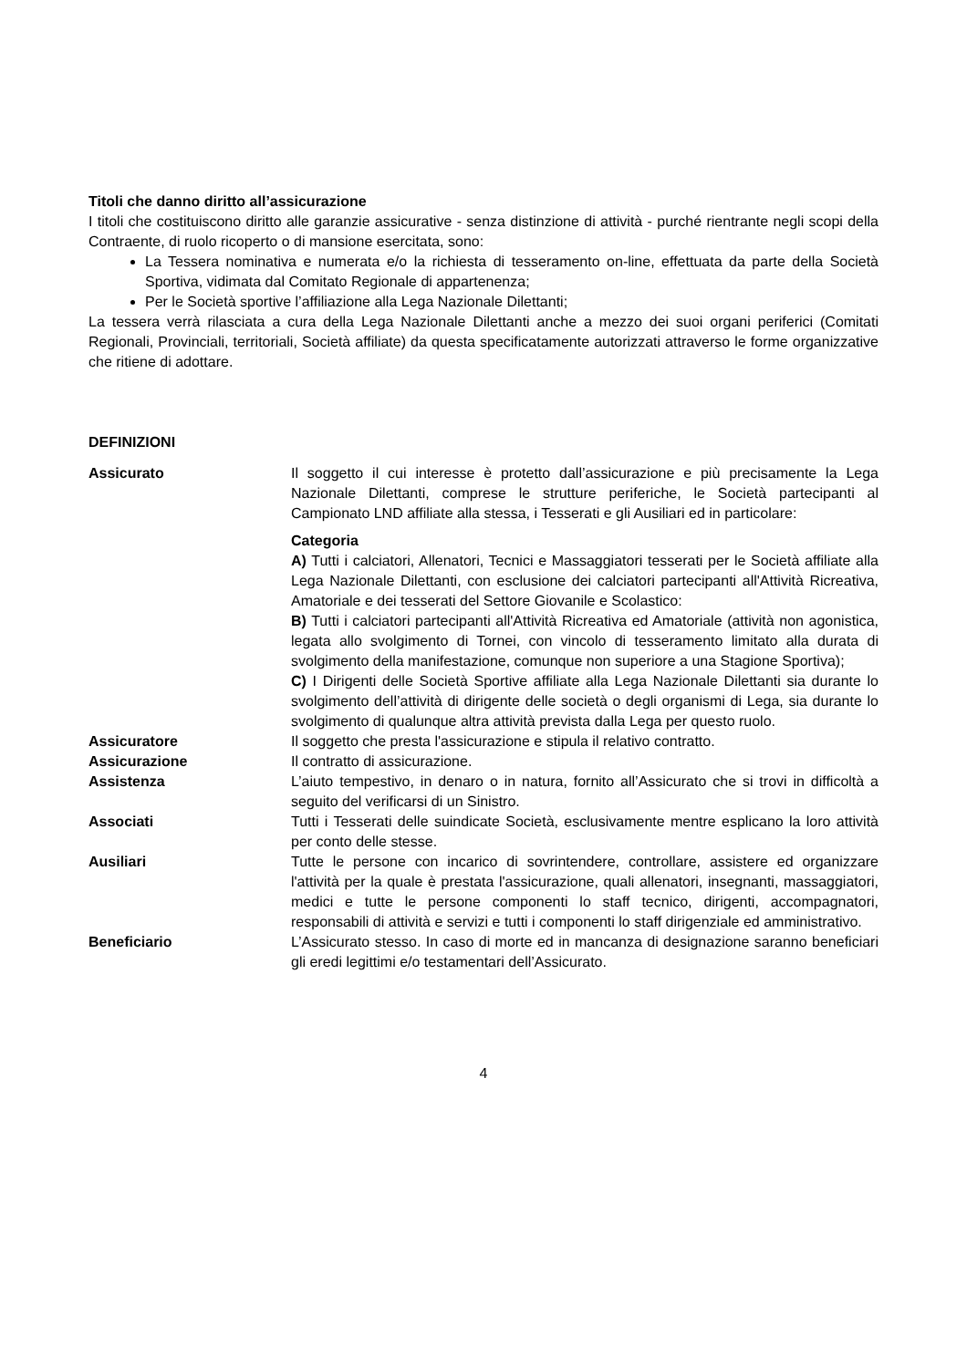Titoli che danno diritto all’assicurazione
I titoli che costituiscono diritto alle garanzie assicurative - senza distinzione di attività - purché rientrante negli scopi della Contraente, di ruolo ricoperto o di mansione esercitata, sono:
La Tessera nominativa e numerata e/o la richiesta di tesseramento on-line, effettuata da parte della Società Sportiva, vidimata dal Comitato Regionale di appartenenza;
Per le Società sportive l’affiliazione alla Lega Nazionale Dilettanti;
La tessera verrà rilasciata a cura della Lega Nazionale Dilettanti anche a mezzo dei suoi organi periferici (Comitati Regionali, Provinciali, territoriali, Società affiliate) da questa specificatamente autorizzati attraverso le forme organizzative che ritiene di adottare.
DEFINIZIONI
Assicurato Il soggetto il cui interesse è protetto dall’assicurazione e più precisamente la Lega Nazionale Dilettanti, comprese le strutture periferiche, le Società partecipanti al Campionato LND affiliate alla stessa, i Tesserati e gli Ausiliari ed in particolare:
Categoria
A) Tutti i calciatori, Allenatori, Tecnici e Massaggiatori tesserati per le Società affiliate alla Lega Nazionale Dilettanti, con esclusione dei calciatori partecipanti all'Attività Ricreativa, Amatoriale e dei tesserati del Settore Giovanile e Scolastico:
B) Tutti i calciatori partecipanti all'Attività Ricreativa ed Amatoriale (attività non agonistica, legata allo svolgimento di Tornei, con vincolo di tesseramento limitato alla durata di svolgimento della manifestazione, comunque non superiore a una Stagione Sportiva);
C) I Dirigenti delle Società Sportive affiliate alla Lega Nazionale Dilettanti sia durante lo svolgimento dell’attività di dirigente delle società o degli organismi di Lega, sia durante lo svolgimento di qualunque altra attività prevista dalla Lega per questo ruolo.
Assicuratore Il soggetto che presta l'assicurazione e stipula il relativo contratto.
Assicurazione Il contratto di assicurazione.
Assistenza L’aiuto tempestivo, in denaro o in natura, fornito all’Assicurato che si trovi in difficoltà a seguito del verificarsi di un Sinistro.
Associati Tutti i Tesserati delle suindicate Società, esclusivamente mentre esplicano la loro attività per conto delle stesse.
Ausiliari Tutte le persone con incarico di sovrintendere, controllare, assistere ed organizzare l'attività per la quale è prestata l'assicurazione, quali allenatori, insegnanti, massaggiatori, medici e tutte le persone componenti lo staff tecnico, dirigenti, accompagnatori, responsabili di attività e servizi e tutti i componenti lo staff dirigenziale ed amministrativo.
Beneficiario L’Assicurato stesso. In caso di morte ed in mancanza di designazione saranno beneficiari gli eredi legittimi e/o testamentari dell’Assicurato.
4